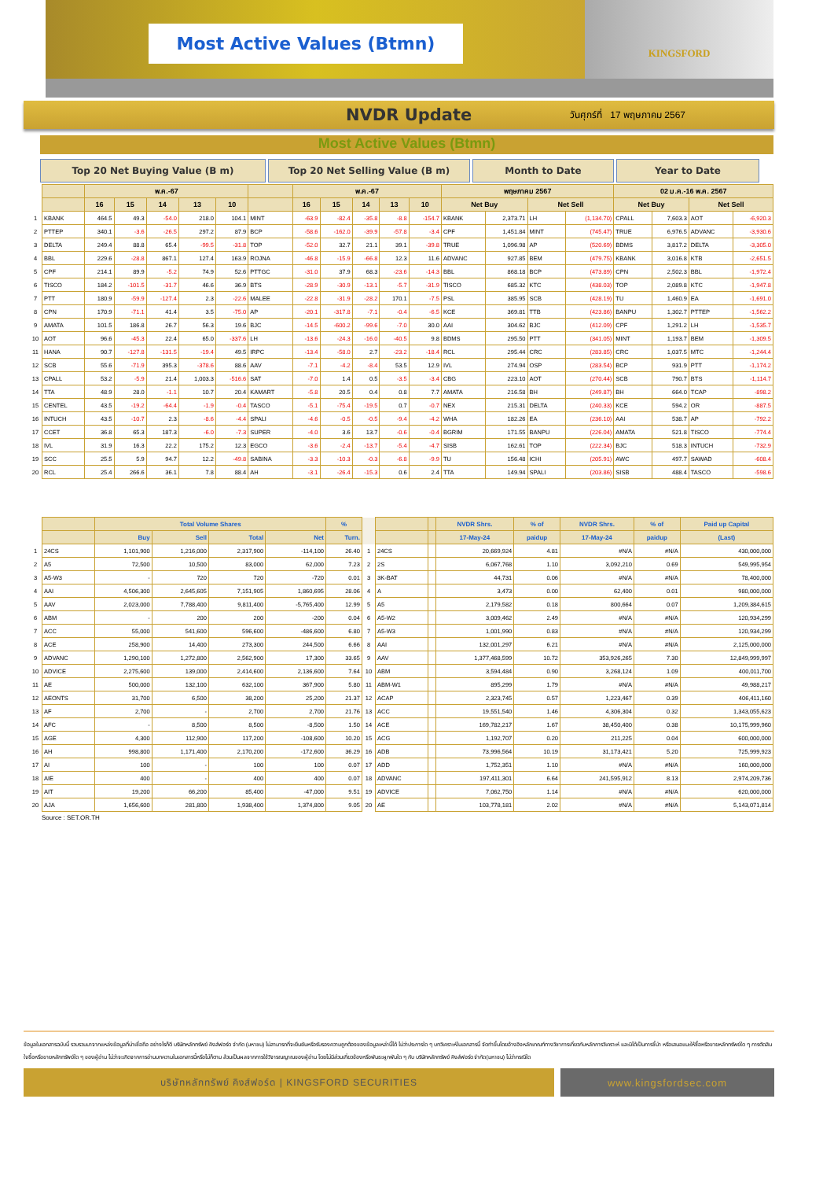Most Active Values (Btmn)
KINGSFORD
NVDR Update
วันศุกร์ที่ 17 พฤษภาคม 2567
Most Active Values (Btmn)
Top 20 Net Buying Value (B m) Top 20 Net Selling Value (B m) Month to Date Year to Date
| | | พ.ค.-67 | | | | | | พ.ค.-67 | | | | | พฤษภาคม 2567 | | | | 02 ม.ค.-16 พ.ค. 2567 | | | |
| --- | --- | --- | --- | --- | --- | --- | --- | --- | --- | --- | --- | --- | --- | --- | --- | --- | --- | --- | --- | --- |
| | | 16 | 15 | 14 | 13 | 10 | | 16 | 15 | 14 | 13 | 10 | Net Buy | | Net Sell | | Net Buy | | Net Sell | |
| 1 | KBANK | 464.5 | 49.3 | -54.0 | 218.0 | 104.1 | MINT | -63.9 | -82.4 | -35.8 | -8.8 | -154.7 | KBANK | 2,373.71 | LH | (1,134.70) | CPALL | 7,603.3 | AOT | -6,920.3 |
| 2 | PTTEP | 340.1 | -3.6 | -26.5 | 297.2 | 87.9 | BCP | -58.6 | -162.0 | -39.9 | -57.8 | -3.4 | CPF | 1,451.84 | MINT | (745.47) | TRUE | 6,976.5 | ADVANC | -3,930.6 |
| 3 | DELTA | 249.4 | 88.8 | 65.4 | -99.5 | -31.8 | TOP | -52.0 | 32.7 | 21.1 | 39.1 | -39.8 | TRUE | 1,096.98 | AP | (520.69) | BDMS | 3,817.2 | DELTA | -3,305.0 |
| 4 | BBL | 229.6 | -28.8 | 867.1 | 127.4 | 163.9 | ROJNA | -46.8 | -15.9 | -66.8 | 12.3 | 11.6 | ADVANC | 927.85 | BEM | (479.75) | KBANK | 3,016.8 | KTB | -2,651.5 |
| 5 | CPF | 214.1 | 89.9 | -5.2 | 74.9 | 52.6 | PTTGC | -31.0 | 37.9 | 68.3 | -23.6 | -14.3 | BBL | 868.18 | BCP | (473.89) | CPN | 2,502.3 | BBL | -1,972.4 |
| 6 | TISCO | 184.2 | -101.5 | -31.7 | 46.6 | 36.9 | BTS | -28.9 | -30.9 | -13.1 | -5.7 | -31.9 | TISCO | 685.32 | KTC | (438.03) | TOP | 2,089.8 | KTC | -1,947.8 |
| 7 | PTT | 180.9 | -59.9 | -127.4 | 2.3 | -22.6 | MALEE | -22.8 | -31.9 | -28.2 | 170.1 | -7.5 | PSL | 385.95 | SCB | (428.19) | TU | 1,460.9 | EA | -1,691.0 |
| 8 | CPN | 170.9 | -71.1 | 41.4 | 3.5 | -75.0 | AP | -20.1 | -317.8 | -7.1 | -0.4 | -6.5 | KCE | 369.81 | TTB | (423.86) | BANPU | 1,302.7 | PTTEP | -1,562.2 |
| 9 | AMATA | 101.5 | 186.8 | 26.7 | 56.3 | 19.6 | BJC | -14.5 | -600.2 | -99.6 | -7.0 | 30.0 | AAI | 304.62 | BJC | (412.09) | CPF | 1,291.2 | LH | -1,535.7 |
| 10 | AOT | 96.6 | -45.3 | 22.4 | 65.0 | -337.6 | LH | -13.6 | -24.3 | -16.0 | -40.5 | 9.8 | BDMS | 295.50 | PTT | (341.05) | MINT | 1,193.7 | BEM | -1,309.5 |
| 11 | HANA | 90.7 | -127.8 | -131.5 | -19.4 | 49.5 | IRPC | -13.4 | -58.0 | 2.7 | -23.2 | -18.4 | RCL | 295.44 | CRC | (283.85) | CRC | 1,037.5 | MTC | -1,244.4 |
| 12 | SCB | 55.6 | -71.9 | 395.3 | -378.6 | 88.6 | AAV | -7.1 | -4.2 | -8.4 | 53.5 | 12.9 | IVL | 274.94 | OSP | (283.54) | BCP | 931.9 | PTT | -1,174.2 |
| 13 | CPALL | 53.2 | -5.9 | 21.4 | 1,003.3 | -516.6 | SAT | -7.0 | 1.4 | 0.5 | -3.5 | -3.4 | CBG | 223.10 | AOT | (270.44) | SCB | 790.7 | BTS | -1,114.7 |
| 14 | TTA | 48.9 | 28.0 | -1.1 | 10.7 | 20.4 | KAMART | -5.8 | 20.5 | 0.4 | 0.8 | 7.7 | AMATA | 216.58 | BH | (249.87) | BH | 664.0 | TCAP | -898.2 |
| 15 | CENTEL | 43.5 | -19.2 | -64.4 | -1.9 | -0.4 | TASCO | -5.1 | -75.4 | -19.5 | 0.7 | -0.7 | NEX | 215.31 | DELTA | (240.33) | KCE | 594.2 | OR | -887.5 |
| 16 | INTUCH | 43.5 | -10.7 | 2.3 | -8.6 | -4.4 | SPALI | -4.6 | -0.5 | -0.5 | -9.4 | -4.2 | WHA | 182.26 | EA | (236.10) | AAI | 538.7 | AP | -792.2 |
| 17 | CCET | 36.8 | 65.3 | 187.3 | -6.0 | -7.3 | SUPER | -4.0 | 3.6 | 13.7 | -0.6 | -0.4 | BGRIM | 171.55 | BANPU | (226.04) | AMATA | 521.8 | TISCO | -774.4 |
| 18 | IVL | 31.9 | 16.3 | 22.2 | 175.2 | 12.3 | EGCO | -3.6 | -2.4 | -13.7 | -5.4 | -4.7 | SISB | 162.61 | TOP | (222.34) | BJC | 518.3 | INTUCH | -732.9 |
| 19 | SCC | 25.5 | 5.9 | 94.7 | 12.2 | -49.8 | SABINA | -3.3 | -10.3 | -0.3 | -6.8 | -9.9 | TU | 156.48 | ICHI | (205.91) | AWC | 497.7 | SAWAD | -608.4 |
| 20 | RCL | 25.4 | 266.6 | 36.1 | 7.8 | 88.4 | AH | -3.1 | -26.4 | -15.3 | 0.6 | 2.4 | TTA | 149.94 | SPALI | (203.86) | SISB | 488.4 | TASCO | -598.6 |
| | | Total Volume Shares | | | | % | | | | NVDR Shrs. | % of | NVDR Shrs. | % of | Paid up Capital |
| --- | --- | --- | --- | --- | --- | --- | --- | --- | --- | --- | --- | --- | --- | --- |
| | | Buy | Sell | Total | Net | Turn. | | | | 17-May-24 | paidup | 17-May-24 | paidup | (Last) |
| 1 | 24CS | 1,101,900 | 1,216,000 | 2,317,900 | -114,100 | 26.40 | 1 | 24CS | | 20,669,924 | 4.81 | #N/A | #N/A | 430,000,000 |
| 2 | A5 | 72,500 | 10,500 | 83,000 | 62,000 | 7.23 | 2 | 2S | | 6,067,768 | 1.10 | 3,092,210 | 0.69 | 549,995,954 |
| 3 | A5-W3 | - | 720 | 720 | -720 | 0.01 | 3 | 3K-BAT | | 44,731 | 0.06 | #N/A | #N/A | 78,400,000 |
| 4 | AAI | 4,506,300 | 2,645,605 | 7,151,905 | 1,860,695 | 28.06 | 4 | A | | 3,473 | 0.00 | 62,400 | 0.01 | 980,000,000 |
| 5 | AAV | 2,023,000 | 7,788,400 | 9,811,400 | -5,765,400 | 12.99 | 5 | A5 | | 2,179,582 | 0.18 | 800,664 | 0.07 | 1,209,384,615 |
| 6 | ABM | - | 200 | 200 | -200 | 0.04 | 6 | A5-W2 | | 3,009,462 | 2.49 | #N/A | #N/A | 120,934,299 |
| 7 | ACC | 55,000 | 541,600 | 596,600 | -486,600 | 6.80 | 7 | A5-W3 | | 1,001,990 | 0.83 | #N/A | #N/A | 120,934,299 |
| 8 | ACE | 258,900 | 14,400 | 273,300 | 244,500 | 6.66 | 8 | AAI | | 132,001,297 | 6.21 | #N/A | #N/A | 2,125,000,000 |
| 9 | ADVANC | 1,290,100 | 1,272,800 | 2,562,900 | 17,300 | 33.65 | 9 | AAV | | 1,377,468,599 | 10.72 | 353,926,265 | 7.30 | 12,849,999,997 |
| 10 | ADVICE | 2,275,600 | 139,000 | 2,414,600 | 2,136,600 | 7.64 | 10 | ABM | | 3,594,484 | 0.90 | 3,268,124 | 1.09 | 400,011,700 |
| 11 | AE | 500,000 | 132,100 | 632,100 | 367,900 | 5.80 | 11 | ABM-W1 | | 895,299 | 1.79 | #N/A | #N/A | 49,988,217 |
| 12 | AEONTS | 31,700 | 6,500 | 38,200 | 25,200 | 21.37 | 12 | ACAP | | 2,323,745 | 0.57 | 1,223,467 | 0.39 | 406,411,160 |
| 13 | AF | 2,700 | - | 2,700 | 2,700 | 21.76 | 13 | ACC | | 19,551,540 | 1.46 | 4,306,304 | 0.32 | 1,343,055,623 |
| 14 | AFC | - | 8,500 | 8,500 | -8,500 | 1.50 | 14 | ACE | | 169,782,217 | 1.67 | 38,450,400 | 0.38 | 10,175,999,960 |
| 15 | AGE | 4,300 | 112,900 | 117,200 | -108,600 | 10.20 | 15 | ACG | | 1,192,707 | 0.20 | 211,225 | 0.04 | 600,000,000 |
| 16 | AH | 998,800 | 1,171,400 | 2,170,200 | -172,600 | 36.29 | 16 | ADB | | 73,996,564 | 10.19 | 31,173,421 | 5.20 | 725,999,923 |
| 17 | AI | 100 | - | 100 | 100 | 0.07 | 17 | ADD | | 1,752,351 | 1.10 | #N/A | #N/A | 160,000,000 |
| 18 | AIE | 400 | - | 400 | 400 | 0.07 | 18 | ADVANC | | 197,411,301 | 6.64 | 241,595,912 | 8.13 | 2,974,209,736 |
| 19 | AIT | 19,200 | 66,200 | 85,400 | -47,000 | 9.51 | 19 | ADVICE | | 7,062,750 | 1.14 | #N/A | #N/A | 620,000,000 |
| 20 | AJA | 1,656,600 | 281,800 | 1,938,400 | 1,374,800 | 9.05 | 20 | AE | | 103,778,181 | 2.02 | #N/A | #N/A | 5,143,071,814 |
Source : SET.OR.TH
ข้อมูลในเอกสารฉบับนี้ รวบรวมมาจากแหล่งข้อมูลที่น่าเชื่อถือ อย่างไรก็ดี บริษัทหลักทรัพย์ คิงส์ฟอร์ด จำกัด (มหาชน) ไม่สามารถที่จะยืนยันหรือรับรองความถูกต้องของข้อมูลเหล่านี้ได้ ไม่ว่าประการใด ๆ บทวิเคราะห์ในเอกสารนี้ จัดทำขึ้นโดยอ้างอิงหลักเกณฑ์ทางวิชาการเกี่ยวกับหลักการวิเคราะห์ และมิได้เป็นการชี้นำ หรือเสนอแนะให้ซื้อหรือขายหลักทรัพย์ใด ๆ การตัดสินใจซื้อหรือขายหลักทรัพย์ใด ๆ ของผู้อ่าน ไม่ว่าจะเกิดจากการอ่านบทความในเอกสารนี้หรือไม่ก็ตาม ล้วนเป็นผลจากการใช้วิจารณญาณของผู้อ่าน โดยไม่มีส่วนเกี่ยวข้องหรือพันธะผูกพันใด ๆ กับ บริษัทหลักทรัพย์ คิงส์ฟอร์ด จำกัด(มหาชน) ไม่ว่ากรณีใด
บริษัทหลักทรัพย์ คิงส์ฟอร์ด | KINGSFORD SECURITIES
www.kingsfordsec.com